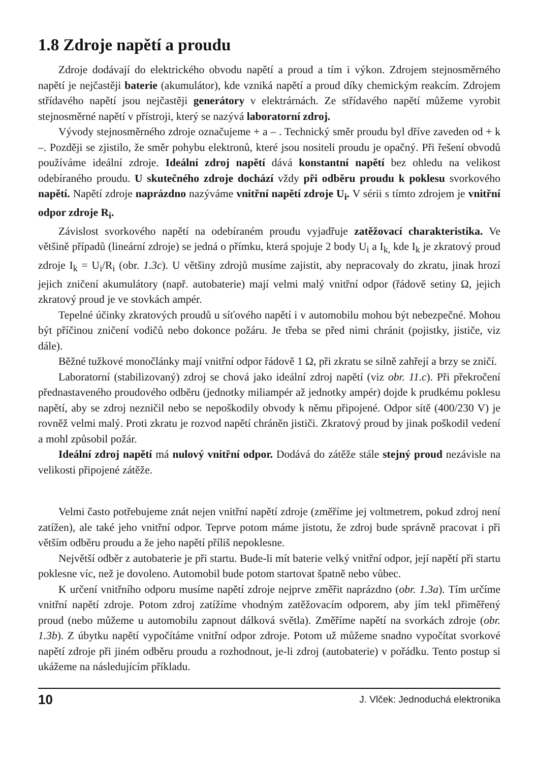1.8 Zdroje napětí a proudu
Zdroje dodávají do elektrického obvodu napětí a proud a tím i výkon. Zdrojem stejnosměrného napětí je nejčastěji baterie (akumulátor), kde vzniká napětí a proud díky chemickým reakcím. Zdrojem střídavého napětí jsou nejčastěji generátory v elektrárnách. Ze střídavého napětí můžeme vyrobit stejnosměrné napětí v přístroji, který se nazývá laboratorní zdroj.
Vývody stejnosměrného zdroje označujeme + a – . Technický směr proudu byl dříve zaveden od + k –. Později se zjistilo, že směr pohybu elektronů, které jsou nositeli proudu je opačný. Při řešení obvodů používáme ideální zdroje. Ideální zdroj napětí dává konstantní napětí bez ohledu na velikost odebíraného proudu. U skutečného zdroje dochází vždy při odběru proudu k poklesu svorkového napětí. Napětí zdroje naprázdno nazýváme vnitřní napětí zdroje U<sub>i</sub>. V sérii s tímto zdrojem je vnitřní odpor zdroje R<sub>i</sub>.
Závislost svorkového napětí na odebíraném proudu vyjadřuje zatěžovací charakteristika. Ve většině případů (lineární zdroje) se jedná o přímku, která spojuje 2 body U<sub>i</sub> a I<sub>k,</sub> kde I<sub>k</sub> je zkratový proud zdroje I<sub>k</sub> = U<sub>i</sub>/R<sub>i</sub> (obr. 1.3c). U většiny zdrojů musíme zajistit, aby nepracovaly do zkratu, jinak hrozí jejich zničení akumulátory (např. autobaterie) mají velmi malý vnitřní odpor (řádově setiny Ω, jejich zkratový proud je ve stovkách ampér.
Tepelné účinky zkratových proudů u síťového napětí i v automobilu mohou být nebezpečné. Mohou být příčinou zničení vodičů nebo dokonce požáru. Je třeba se před nimi chránit (pojistky, jističe, viz dále).
Běžné tužkové monočlánky mají vnitřní odpor řádově 1 Ω, při zkratu se silně zahřejí a brzy se zničí.
Laboratorní (stabilizovaný) zdroj se chová jako ideální zdroj napětí (viz obr. 11.c). Při překročení přednastaveného proudového odběru (jednotky miliampér až jednotky ampér) dojde k prudkému poklesu napětí, aby se zdroj nezničil nebo se nepoškodily obvody k němu připojené. Odpor sítě (400/230 V) je rovněž velmi malý. Proti zkratu je rozvod napětí chráněn jističi. Zkratový proud by jinak poškodil vedení a mohl způsobil požár.
Ideální zdroj napětí má nulový vnitřní odpor. Dodává do zátěže stále stejný proud nezávisle na velikosti připojené zátěže.
Velmi často potřebujeme znát nejen vnitřní napětí zdroje (změříme jej voltmetrem, pokud zdroj není zatížen), ale také jeho vnitřní odpor. Teprve potom máme jistotu, že zdroj bude správně pracovat i při větším odběru proudu a že jeho napětí příliš nepoklesne.
Největší odběr z autobaterie je při startu. Bude-li mít baterie velký vnitřní odpor, její napětí při startu poklesne víc, než je dovoleno. Automobil bude potom startovat špatně nebo vůbec.
K určení vnitřního odporu musíme napětí zdroje nejprve změřit naprázdno (obr. 1.3a). Tím určíme vnitřní napětí zdroje. Potom zdroj zatížíme vhodným zatěžovacím odporem, aby jím tekl přiměřený proud (nebo můžeme u automobilu zapnout dálková světla). Změříme napětí na svorkách zdroje (obr. 1.3b). Z úbytku napětí vypočítáme vnitřní odpor zdroje. Potom už můžeme snadno vypočítat svorkové napětí zdroje při jiném odběru proudu a rozhodnout, je-li zdroj (autobaterie) v pořádku. Tento postup si ukážeme na následujícím příkladu.
10 J. Vlček: Jednoduchá elektronika